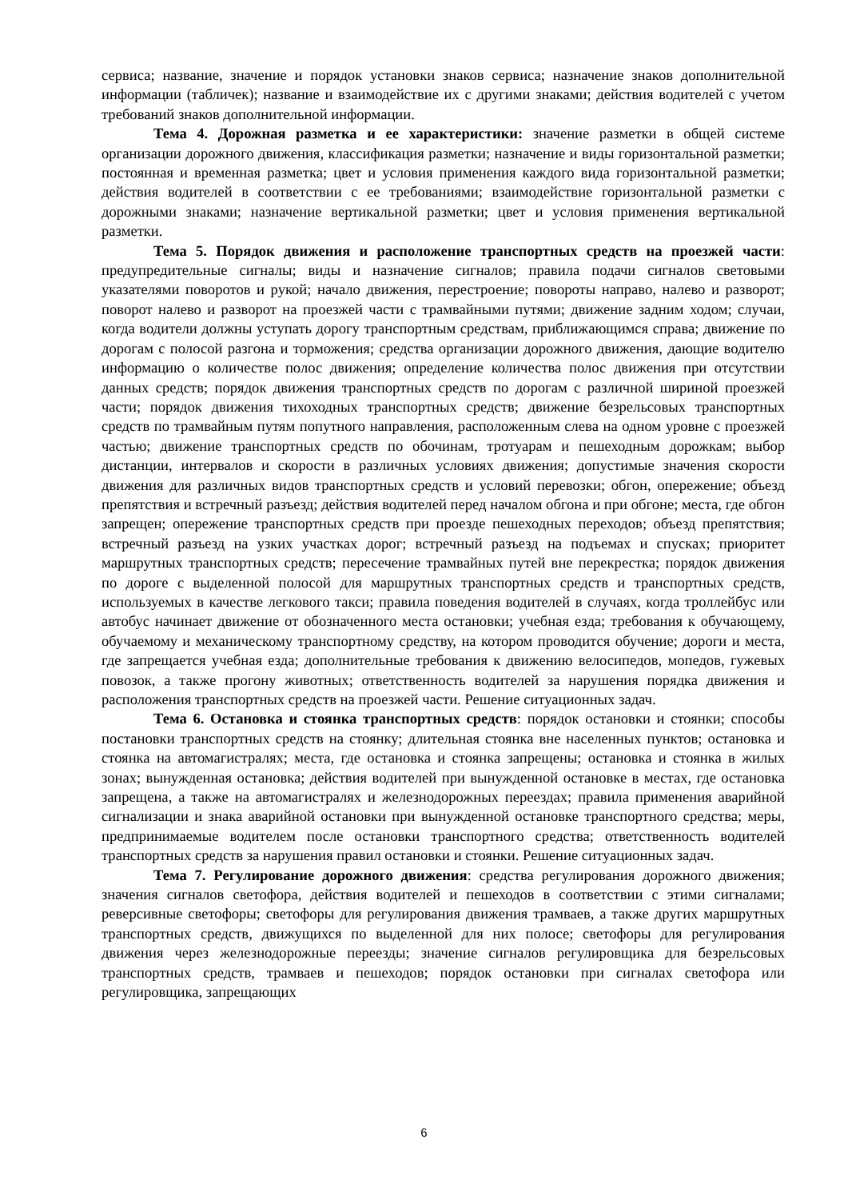сервиса; название, значение и порядок установки знаков сервиса; назначение знаков дополнительной информации (табличек); название и взаимодействие их с другими знаками; действия водителей с учетом требований знаков дополнительной информации.
Тема 4. Дорожная разметка и ее характеристики: значение разметки в общей системе организации дорожного движения, классификация разметки; назначение и виды горизонтальной разметки; постоянная и временная разметка; цвет и условия применения каждого вида горизонтальной разметки; действия водителей в соответствии с ее требованиями; взаимодействие горизонтальной разметки с дорожными знаками; назначение вертикальной разметки; цвет и условия применения вертикальной разметки.
Тема 5. Порядок движения и расположение транспортных средств на проезжей части: предупредительные сигналы; виды и назначение сигналов; правила подачи сигналов световыми указателями поворотов и рукой; начало движения, перестроение; повороты направо, налево и разворот; поворот налево и разворот на проезжей части с трамвайными путями; движение задним ходом; случаи, когда водители должны уступать дорогу транспортным средствам, приближающимся справа; движение по дорогам с полосой разгона и торможения; средства организации дорожного движения, дающие водителю информацию о количестве полос движения; определение количества полос движения при отсутствии данных средств; порядок движения транспортных средств по дорогам с различной шириной проезжей части; порядок движения тихоходных транспортных средств; движение безрельсовых транспортных средств по трамвайным путям попутного направления, расположенным слева на одном уровне с проезжей частью; движение транспортных средств по обочинам, тротуарам и пешеходным дорожкам; выбор дистанции, интервалов и скорости в различных условиях движения; допустимые значения скорости движения для различных видов транспортных средств и условий перевозки; обгон, опережение; объезд препятствия и встречный разъезд; действия водителей перед началом обгона и при обгоне; места, где обгон запрещен; опережение транспортных средств при проезде пешеходных переходов; объезд препятствия; встречный разъезд на узких участках дорог; встречный разъезд на подъемах и спусках; приоритет маршрутных транспортных средств; пересечение трамвайных путей вне перекрестка; порядок движения по дороге с выделенной полосой для маршрутных транспортных средств и транспортных средств, используемых в качестве легкового такси; правила поведения водителей в случаях, когда троллейбус или автобус начинает движение от обозначенного места остановки; учебная езда; требования к обучающему, обучаемому и механическому транспортному средству, на котором проводится обучение; дороги и места, где запрещается учебная езда; дополнительные требования к движению велосипедов, мопедов, гужевых повозок, а также прогону животных; ответственность водителей за нарушения порядка движения и расположения транспортных средств на проезжей части. Решение ситуационных задач.
Тема 6. Остановка и стоянка транспортных средств: порядок остановки и стоянки; способы постановки транспортных средств на стоянку; длительная стоянка вне населенных пунктов; остановка и стоянка на автомагистралях; места, где остановка и стоянка запрещены; остановка и стоянка в жилых зонах; вынужденная остановка; действия водителей при вынужденной остановке в местах, где остановка запрещена, а также на автомагистралях и железнодорожных переездах; правила применения аварийной сигнализации и знака аварийной остановки при вынужденной остановке транспортного средства; меры, предпринимаемые водителем после остановки транспортного средства; ответственность водителей транспортных средств за нарушения правил остановки и стоянки. Решение ситуационных задач.
Тема 7. Регулирование дорожного движения: средства регулирования дорожного движения; значения сигналов светофора, действия водителей и пешеходов в соответствии с этими сигналами; реверсивные светофоры; светофоры для регулирования движения трамваев, а также других маршрутных транспортных средств, движущихся по выделенной для них полосе; светофоры для регулирования движения через железнодорожные переезды; значение сигналов регулировщика для безрельсовых транспортных средств, трамваев и пешеходов; порядок остановки при сигналах светофора или регулировщика, запрещающих
6